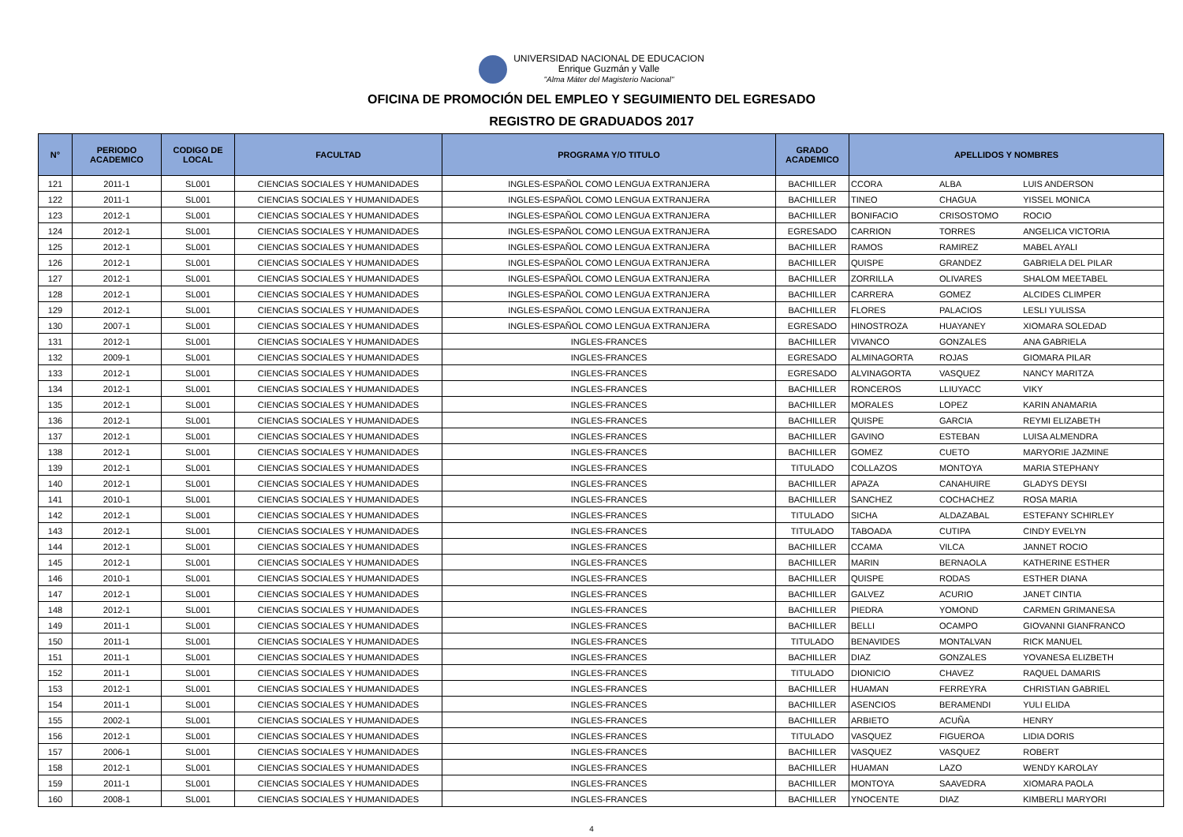UNIVERSIDAD NACIONAL DE EDUCACION
Enrique Guzmán y Valle
"Alma Máter del Magisterio Nacional"
OFICINA DE PROMOCIÓN DEL EMPLEO Y SEGUIMIENTO DEL EGRESADO
REGISTRO DE GRADUADOS 2017
| N° | PERIODO ACADEMICO | CODIGO DE LOCAL | FACULTAD | PROGRAMA Y/O TITULO | GRADO ACADEMICO | APELLIDOS Y NOMBRES | | |
| --- | --- | --- | --- | --- | --- | --- | --- | --- |
| 121 | 2011-1 | SL001 | CIENCIAS SOCIALES Y HUMANIDADES | INGLES-ESPAÑOL COMO LENGUA EXTRANJERA | BACHILLER | CCORA | ALBA | LUIS ANDERSON |
| 122 | 2011-1 | SL001 | CIENCIAS SOCIALES Y HUMANIDADES | INGLES-ESPAÑOL COMO LENGUA EXTRANJERA | BACHILLER | TINEO | CHAGUA | YISSEL MONICA |
| 123 | 2012-1 | SL001 | CIENCIAS SOCIALES Y HUMANIDADES | INGLES-ESPAÑOL COMO LENGUA EXTRANJERA | BACHILLER | BONIFACIO | CRISOSTOMO | ROCIO |
| 124 | 2012-1 | SL001 | CIENCIAS SOCIALES Y HUMANIDADES | INGLES-ESPAÑOL COMO LENGUA EXTRANJERA | EGRESADO | CARRION | TORRES | ANGELICA VICTORIA |
| 125 | 2012-1 | SL001 | CIENCIAS SOCIALES Y HUMANIDADES | INGLES-ESPAÑOL COMO LENGUA EXTRANJERA | BACHILLER | RAMOS | RAMIREZ | MABEL AYALI |
| 126 | 2012-1 | SL001 | CIENCIAS SOCIALES Y HUMANIDADES | INGLES-ESPAÑOL COMO LENGUA EXTRANJERA | BACHILLER | QUISPE | GRANDEZ | GABRIELA DEL PILAR |
| 127 | 2012-1 | SL001 | CIENCIAS SOCIALES Y HUMANIDADES | INGLES-ESPAÑOL COMO LENGUA EXTRANJERA | BACHILLER | ZORRILLA | OLIVARES | SHALOM MEETABEL |
| 128 | 2012-1 | SL001 | CIENCIAS SOCIALES Y HUMANIDADES | INGLES-ESPAÑOL COMO LENGUA EXTRANJERA | BACHILLER | CARRERA | GOMEZ | ALCIDES CLIMPER |
| 129 | 2012-1 | SL001 | CIENCIAS SOCIALES Y HUMANIDADES | INGLES-ESPAÑOL COMO LENGUA EXTRANJERA | BACHILLER | FLORES | PALACIOS | LESLI YULISSA |
| 130 | 2007-1 | SL001 | CIENCIAS SOCIALES Y HUMANIDADES | INGLES-ESPAÑOL COMO LENGUA EXTRANJERA | EGRESADO | HINOSTROZA | HUAYANEY | XIOMARA SOLEDAD |
| 131 | 2012-1 | SL001 | CIENCIAS SOCIALES Y HUMANIDADES | INGLES-FRANCES | BACHILLER | VIVANCO | GONZALES | ANA GABRIELA |
| 132 | 2009-1 | SL001 | CIENCIAS SOCIALES Y HUMANIDADES | INGLES-FRANCES | EGRESADO | ALMINAGORTA | ROJAS | GIOMARA PILAR |
| 133 | 2012-1 | SL001 | CIENCIAS SOCIALES Y HUMANIDADES | INGLES-FRANCES | EGRESADO | ALVINAGORTA | VASQUEZ | NANCY MARITZA |
| 134 | 2012-1 | SL001 | CIENCIAS SOCIALES Y HUMANIDADES | INGLES-FRANCES | BACHILLER | RONCEROS | LLIUYACC | VIKY |
| 135 | 2012-1 | SL001 | CIENCIAS SOCIALES Y HUMANIDADES | INGLES-FRANCES | BACHILLER | MORALES | LOPEZ | KARIN ANAMARIA |
| 136 | 2012-1 | SL001 | CIENCIAS SOCIALES Y HUMANIDADES | INGLES-FRANCES | BACHILLER | QUISPE | GARCIA | REYMI ELIZABETH |
| 137 | 2012-1 | SL001 | CIENCIAS SOCIALES Y HUMANIDADES | INGLES-FRANCES | BACHILLER | GAVINO | ESTEBAN | LUISA ALMENDRA |
| 138 | 2012-1 | SL001 | CIENCIAS SOCIALES Y HUMANIDADES | INGLES-FRANCES | BACHILLER | GOMEZ | CUETO | MARYORIE JAZMINE |
| 139 | 2012-1 | SL001 | CIENCIAS SOCIALES Y HUMANIDADES | INGLES-FRANCES | TITULADO | COLLAZOS | MONTOYA | MARIA STEPHANY |
| 140 | 2012-1 | SL001 | CIENCIAS SOCIALES Y HUMANIDADES | INGLES-FRANCES | BACHILLER | APAZA | CANAHUIRE | GLADYS DEYSI |
| 141 | 2010-1 | SL001 | CIENCIAS SOCIALES Y HUMANIDADES | INGLES-FRANCES | BACHILLER | SANCHEZ | COCHACHEZ | ROSA MARIA |
| 142 | 2012-1 | SL001 | CIENCIAS SOCIALES Y HUMANIDADES | INGLES-FRANCES | TITULADO | SICHA | ALDAZABAL | ESTEFANY SCHIRLEY |
| 143 | 2012-1 | SL001 | CIENCIAS SOCIALES Y HUMANIDADES | INGLES-FRANCES | TITULADO | TABOADA | CUTIPA | CINDY EVELYN |
| 144 | 2012-1 | SL001 | CIENCIAS SOCIALES Y HUMANIDADES | INGLES-FRANCES | BACHILLER | CCAMA | VILCA | JANNET ROCIO |
| 145 | 2012-1 | SL001 | CIENCIAS SOCIALES Y HUMANIDADES | INGLES-FRANCES | BACHILLER | MARIN | BERNAOLA | KATHERINE ESTHER |
| 146 | 2010-1 | SL001 | CIENCIAS SOCIALES Y HUMANIDADES | INGLES-FRANCES | BACHILLER | QUISPE | RODAS | ESTHER DIANA |
| 147 | 2012-1 | SL001 | CIENCIAS SOCIALES Y HUMANIDADES | INGLES-FRANCES | BACHILLER | GALVEZ | ACURIO | JANET CINTIA |
| 148 | 2012-1 | SL001 | CIENCIAS SOCIALES Y HUMANIDADES | INGLES-FRANCES | BACHILLER | PIEDRA | YOMOND | CARMEN GRIMANESA |
| 149 | 2011-1 | SL001 | CIENCIAS SOCIALES Y HUMANIDADES | INGLES-FRANCES | BACHILLER | BELLI | OCAMPO | GIOVANNI GIANFRANCO |
| 150 | 2011-1 | SL001 | CIENCIAS SOCIALES Y HUMANIDADES | INGLES-FRANCES | TITULADO | BENAVIDES | MONTALVAN | RICK MANUEL |
| 151 | 2011-1 | SL001 | CIENCIAS SOCIALES Y HUMANIDADES | INGLES-FRANCES | BACHILLER | DIAZ | GONZALES | YOVANESA ELIZBETH |
| 152 | 2011-1 | SL001 | CIENCIAS SOCIALES Y HUMANIDADES | INGLES-FRANCES | TITULADO | DIONICIO | CHAVEZ | RAQUEL DAMARIS |
| 153 | 2012-1 | SL001 | CIENCIAS SOCIALES Y HUMANIDADES | INGLES-FRANCES | BACHILLER | HUAMAN | FERREYRA | CHRISTIAN GABRIEL |
| 154 | 2011-1 | SL001 | CIENCIAS SOCIALES Y HUMANIDADES | INGLES-FRANCES | BACHILLER | ASENCIOS | BERAMENDI | YULI ELIDA |
| 155 | 2002-1 | SL001 | CIENCIAS SOCIALES Y HUMANIDADES | INGLES-FRANCES | BACHILLER | ARBIETO | ACUÑA | HENRY |
| 156 | 2012-1 | SL001 | CIENCIAS SOCIALES Y HUMANIDADES | INGLES-FRANCES | TITULADO | VASQUEZ | FIGUEROA | LIDIA DORIS |
| 157 | 2006-1 | SL001 | CIENCIAS SOCIALES Y HUMANIDADES | INGLES-FRANCES | BACHILLER | VASQUEZ | VASQUEZ | ROBERT |
| 158 | 2012-1 | SL001 | CIENCIAS SOCIALES Y HUMANIDADES | INGLES-FRANCES | BACHILLER | HUAMAN | LAZO | WENDY KAROLAY |
| 159 | 2011-1 | SL001 | CIENCIAS SOCIALES Y HUMANIDADES | INGLES-FRANCES | BACHILLER | MONTOYA | SAAVEDRA | XIOMARA PAOLA |
| 160 | 2008-1 | SL001 | CIENCIAS SOCIALES Y HUMANIDADES | INGLES-FRANCES | BACHILLER | YNOCENTE | DIAZ | KIMBERLI MARYORI |
4